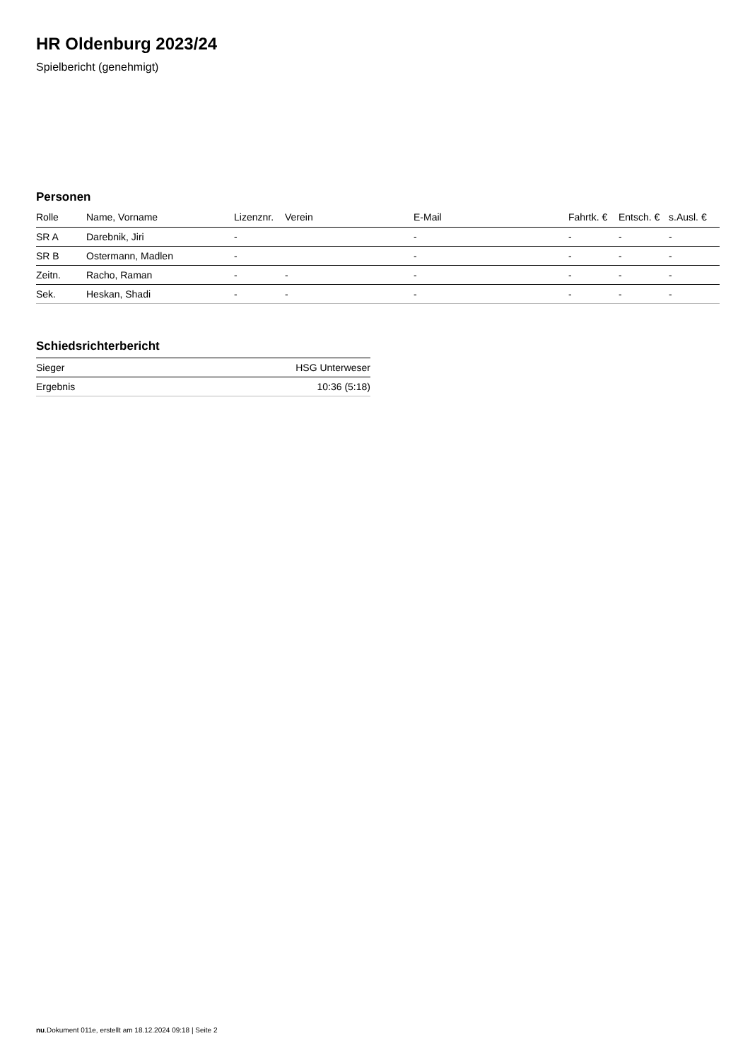HR Oldenburg 2023/24
Spielbericht (genehmigt)
Personen
| Rolle | Name, Vorname | Lizenznr. | Verein | E-Mail | Fahrtk. € | Entsch. € | s.Ausl. € |
| --- | --- | --- | --- | --- | --- | --- | --- |
| SR A | Darebnik, Jiri | - | | - | - | - | - |
| SR B | Ostermann, Madlen | - | | - | - | - | - |
| Zeitn. | Racho, Raman | - | - | - | - | - | - |
| Sek. | Heskan, Shadi | - | - | - | - | - | - |
Schiedsrichterbericht
| Sieger | HSG Unterweser |
| Ergebnis | 10:36 (5:18) |
nu.Dokument 011e, erstellt am 18.12.2024 09:18 | Seite 2